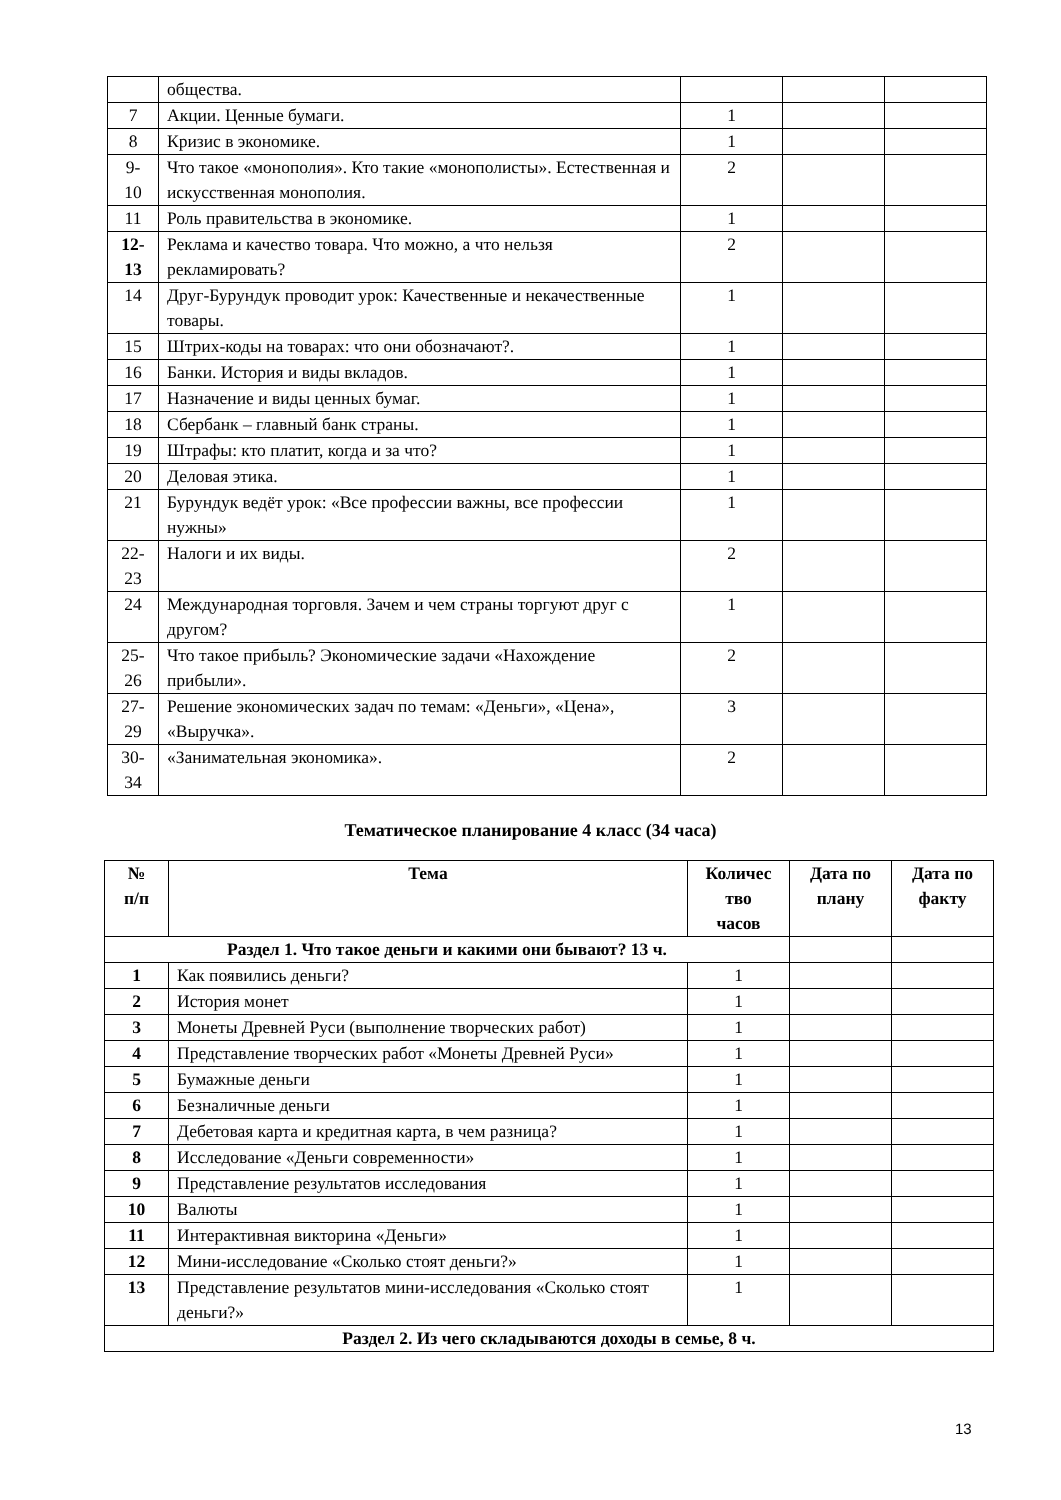| | общества. | | | |
| 7 | Акции. Ценные бумаги. | 1 | | |
| 8 | Кризис в экономике. | 1 | | |
| 9- 10 | Что такое «монополия». Кто такие «монополисты». Естественная и искусственная монополия. | 2 | | |
| 11 | Роль правительства в экономике. | 1 | | |
| 12- 13 | Реклама и качество товара. Что можно, а что нельзя рекламировать? | 2 | | |
| 14 | Друг-Бурундук проводит урок: Качественные и некачественные товары. | 1 | | |
| 15 | Штрих-коды на товарах: что они обозначают?. | 1 | | |
| 16 | Банки. История и виды вкладов. | 1 | | |
| 17 | Назначение и виды ценных бумаг. | 1 | | |
| 18 | Сбербанк – главный банк страны. | 1 | | |
| 19 | Штрафы: кто платит, когда и за что? | 1 | | |
| 20 | Деловая этика. | 1 | | |
| 21 | Бурундук ведёт урок: «Все профессии важны, все профессии нужны» | 1 | | |
| 22- 23 | Налоги и их виды. | 2 | | |
| 24 | Международная торговля. Зачем и чем страны торгуют друг с другом? | 1 | | |
| 25- 26 | Что такое прибыль? Экономические задачи «Нахождение прибыли». | 2 | | |
| 27- 29 | Решение экономических задач по темам: «Деньги», «Цена», «Выручка». | 3 | | |
| 30- 34 | «Занимательная экономика». | 2 | | |
Тематическое планирование 4 класс (34 часа)
| № п/п | Тема | Количес тво часов | Дата по плану | Дата по факту |
| --- | --- | --- | --- | --- |
| Раздел 1. Что такое деньги и какими они бывают? 13 ч. | | | | |
| 1 | Как появились деньги? | 1 | | |
| 2 | История монет | 1 | | |
| 3 | Монеты Древней Руси (выполнение творческих работ) | 1 | | |
| 4 | Представление творческих работ «Монеты Древней Руси» | 1 | | |
| 5 | Бумажные деньги | 1 | | |
| 6 | Безналичные деньги | 1 | | |
| 7 | Дебетовая карта и кредитная карта, в чем разница? | 1 | | |
| 8 | Исследование «Деньги современности» | 1 | | |
| 9 | Представление результатов исследования | 1 | | |
| 10 | Валюты | 1 | | |
| 11 | Интерактивная викторина «Деньги» | 1 | | |
| 12 | Мини-исследование «Сколько стоят деньги?» | 1 | | |
| 13 | Представление результатов мини-исследования «Сколько стоят деньги?» | 1 | | |
| Раздел 2. Из чего складываются доходы в семье, 8 ч. | | | | |
13